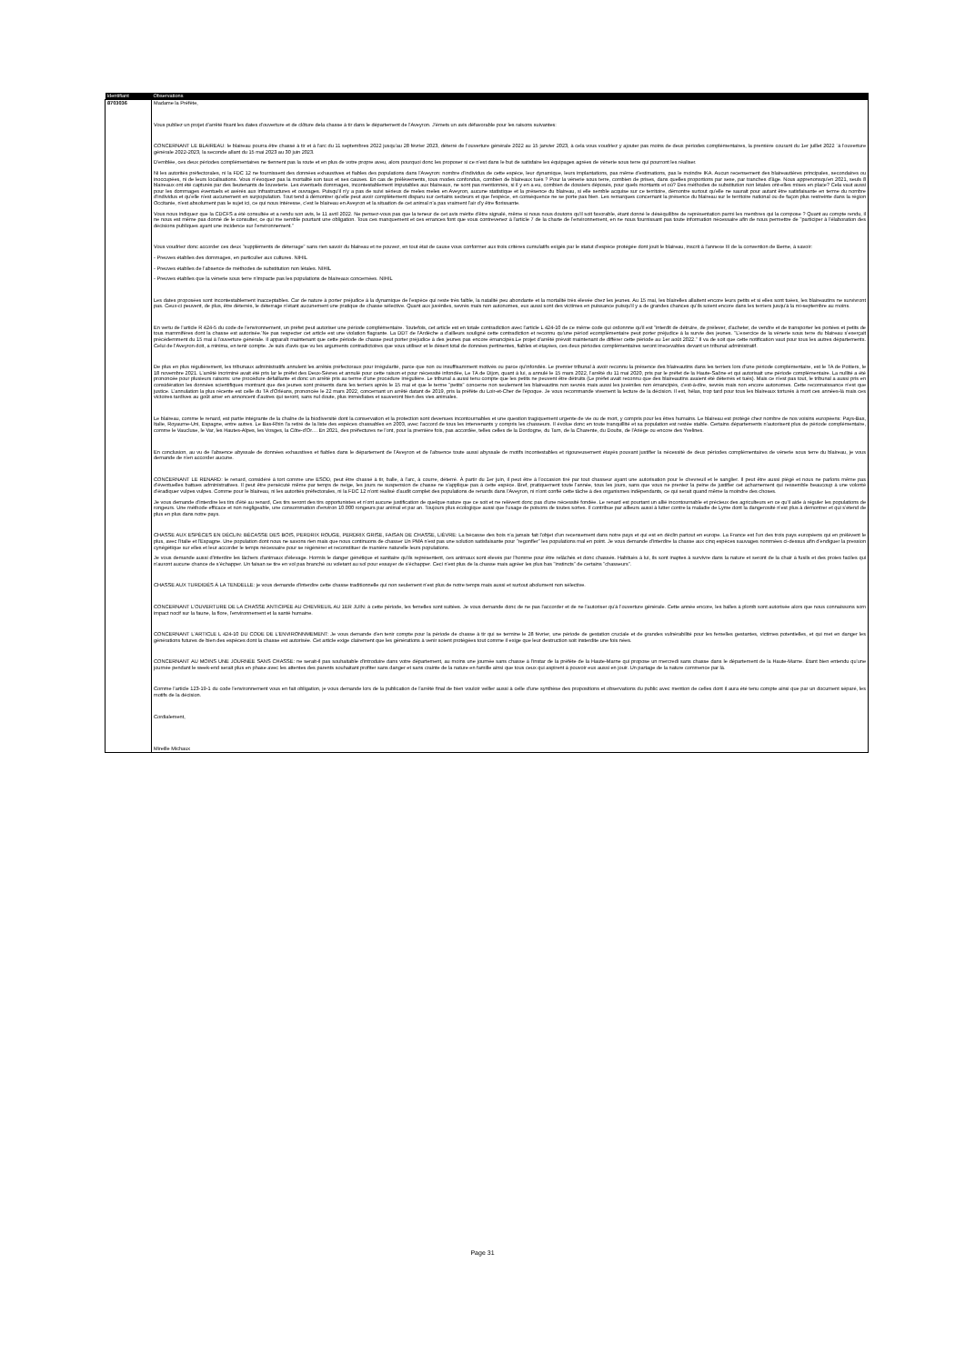| Identifiant | Observations |
| --- | --- |
| 8703036 | Madame la Préfète, Vous publiez un projet d'arrêté fixant les dates d'ouverture et de clôture dela chasse à tir dans le département de l'Aveyron. J'émets un avis défavorable pour les raisons suivantes: CONCERNANT LE BLAIREAU: le blaireau pourra être chassé à tir et à l'arc du 11 septembres 2022 jusqu'au 28 février 2023, déterré de l'ouverture générale 2022 au 15 janvier 2023, à cela vous voudriez y ajouter pas moins de deux périodes complémentaires, la première courant du 1er juillet 2022 `à l'ouverture générale 2022-2023, la seconde allant du 15 mai 2023 au 30 juin 2023. D'emblée, ces deux périodes complémentaires ne tiennent pas la route et en plus de votre propre aveu, alors pourquoi donc les proposer si ce n'est dans le but de satisfaire les équipages agrées de vénerie sous terre qui pourront les réaliser. Ni les autorités préfectorales, ni la FDC 12 ne fournissent des données exhaustives et fiables des populations dans l'Aveyron: nombre d'individus de cette espèce, leur dynamique, leurs implantations, pas même d'estimations, pas le moindre IKA. Aucun recensement des blaireautières principales, secondaires ou inoccupées, ni de leurs localisations. Vous n'évoquez pas la mortalité son taux et ses causes. En cas de prélèvements, tous modes confondus, combien de blaireaux tués ? Pour la vénerie sous terre, combien de prises, dans quelles proportions par sexe, par tranches d'âge. Nous apprenonsqu'en 2021, seuls 8 blaireaux ont été capturés par des lieutenants de louveterie. Les éventuels dommages, incontestablement imputables aux blaireaux, ne sont pas mentionnés, si il y en a eu, combien de dossiers déposés, pour quels montants et où? Des méthodes de substitution non létales ont-elles mises en place? Cela vaut aussi pour les dommages éventuels et avérés aux infrastructures et ouvrages. Puisqu'il n'y a pas de suivi sérieux de meles meles en Aveyron, aucune statistique et la présence du blaireau, si elle semble acquise sur ce territoire, démontre surtout qu'elle ne saurait pour autant être satisfaisante en terme du nombre d'individus et qu'elle n'est aucunement en surpopulation. Tout tend à démontrer qu'elle peut avoir complètement disparu sur certains secteurs et que l'espèce, en conséquence ne se porte pas bien. Les remarques concernant la présence du blaireau sur le territoire national ou de façon plus restreinte dans la région Occitanie, n'est absolument pas le sujet ici, ce qui nous intéresse, c'est le blaireau en Aveyron et la situation de cet animal n'a pas vraiment l'air d'y être florissante. Vous nous indiquez que la CDCFS a été consultée et a rendu son avis, le 11 avril 2022. Ne pensez-vous pas que la teneur de cet avis mérite d'être signalé, même si nous nous doutons qu'il soit favorable, étant donné le déséquilibre de représentation parmi les membres qui la compose ? Quant au compte rendu, il ne nous est même pas donné de le consulter, ce qui me semble pourtant une obligation. Tous ces manquement et ces errances font que vous contrevenez à l'article 7 de la charte de l'environnement, en ne nous fournissant pas toute information nécessaire afin de nous permettre de "participer à l'élaboration des décisions publiques ayant une incidence sur l'environnement." Vous voudriez donc accorder ces deux "suppléments de déterrage" sans rien savoir du blaireau et ne pouvez, en tout état de cause vous conformer aux trois critères cumulatifs exigés par le statut d'espèce protégée dont jouit le blaireau, inscrit à l'annexe III de la convention de Berne, à savoir: - Preuves établies des dommages, en particulier aux cultures. NIHIL - Preuves établies de l'absence de méthodes de substitution non létales. NIHIL - Preuves établies que la vénerie sous terre n'impacte pas les populations de blaireaux concernées. NIHIL Les dates proposées sont incontestablement inacceptables. Car de nature à porter préjudice à la dynamique de l'espèce qui reste très faible, la natalité peu abondante et la mortalité très élevée chez les jeunes. Au 15 mai, les blairelles allaitent encore leurs petits et si elles sont tuées, les blaireautins ne survivront pas. Ceux-ci peuvent, de plus, être déterrés, le déterrage n'étant aucunement une pratique de chasse sélective. Quant aux juvéniles, sevrés mais non autonomes, eux aussi sont des victimes en puissance puisqu'il y a de grandes chances qu'ils soient encore dans les terriers jusqu'à la mi-septembre au moins. En vertu de l'article R 424-5 du code de l'environnement, un préfet peut autoriser une période complémentaire. Toutefois, cet article est en totale contradiction avec l'article L 424-10 de ce même code qui ordonnne qu'il est "interdit de détruire, de prélever, d'acheter, de vendre et de transporter les portées et petits de tous mammifères dont la chasse est autorisée.'Ne pas respecter cet article est une violation flagrante. La DDT de l'Ardèche a d'ailleurs souligné cette contradiction et reconnu qu'une périod ecomplémentaire peut porter préjudice à la survie des jeunes. "L'exercice de la vénerie sous terre du blaireau s'exerçait précédemment du 15 mai à l'ouverture générale. Il apparaît maintenant que cette période de chasse peut porter préjudice à des jeunes pas encore émancipés.Le projet d'arrêté prévoit maintenant de différer cette période au 1er août 2022." Il va de soit que cette notification vaut pour tous les autres départements. Celui de l'Aveyron doit, a minima, en tenir compte. Je suis d'avis que vu les arguments contradictoires que vous utilisez et le désert total de données pertinentes, fiables et étayées, ces deux périodes complémentaires seront irrecevables devant un tribunal administratif. De plus en plus régulièrement, les tribunaux administratifs annulent les arrêtés préfectoraux pour irrégularité, parce que non ou insuffisamment motivés ou parce qu'infondés. Le premier tribunal à avoir reconnu la présence des blaireautins dans les terriers lors d'une période complémentaire, est le TA de Poitiers, le 18 novembre 2021. L'arrêté incriminé avait été pris lar le préfet des Deux-Sèvres et annulé pour cette raison et pour nécessité infondée, Le TA de Dijon, quant à lui, a annulé le 15 mars 2022, l'arrêté du 11 mai 2020, pris par le préfet de la Haute-Saône et qui autorisait une période complémentaire. La nullité a été prononcée pour plusieurs raisons: une procédure défaillante et donc un arrêté pris au terme d'une procédure irrégulière. Le tribunal a aussi tenu compte que les petits ne peuvent être détruits (Le préfet avait reconnu que des blaireautins avaient été déterrés et tués). Mais ce n'est pas tout, le tribunal a aussi pris en considération les données scientifiques montrant que des jeunes sont présents dans les terriers après le 15 mai et que le terme "petits" concerne non seulement les blaireautins non sevrés mais aussi les juvéniles non émancipés, c'est-à-dire, sevrés mais non encore autonomes. Cette reconnaissance n'est que justice. L'annulation la plus récente est celle du TA d'Orléans, prononcée le 22 mars 2022, concernant un arrêté datant de 2019, pris la préfète du Loir-et-Cher de l'époque. Je vous recommande vivement la lecture de la décision. Il est, hélas, trop tard pour tous les blaireaux torturés à mort ces années-là mais ces victoires tardives au goût amer en annoncent d'autres qui seront, sans nul doute, plus immédiates et sauveront bien des vies animales. Le blaireau, comme le renard, est partie intégrante de la chaîne de la biodiversité dont la conservation et la protection sont devenues incontournables et une question tragiquement urgente de vie ou de mort, y compris pour les êtres humains. Le blaireau est protégé chez nombre de nos voisins européens: Pays-Bas, Italie, Royaume-Uni, Espagne, entre autres. Le Bas-Rhin l'a retiré de la liste des espèces chassables en 2003, avec l'accord de tous les intervenants y compris les chasseurs. Il évolue donc en toute tranquillité et sa population est restée stable. Certains départements n'autorisent plus de période complémentaire, comme le Vaucluse, le Var, les Hautes-Alpes, les Vosges, la Côte-d'Or.... En 2021, des préfectures ne l'ont, pour la première fois, pas accordée, telles celles de la Dordogne, du Tarn, de la Charente, du Doubs, de l'Ariège ou encore des Yvelines. En conclusion, au vu de l'absence abyssale de données exhaustives et fiables dans le département de l'Aveyron et de l'absence toute aussi abyssale de motifs incontestables et rigoureusement étayés pouvant justifier la nécessité de deux périodes complémentaires de vénerie sous terre du blaireau, je vous demande de n'en accorder aucune. CONCERNANT LE RENARD: le renard, considéré à tort comme une ESOD, peut être chassé à tir, balle, à l'arc, à courre, déterré. À partir du 1er juin, il peut être à l'occasion tiré par tout chasseur ayant une autorisation pour le chevreuil et le sanglier. Il peut être aussi piégé et nous ne parlons même pas d'éventuelles battues administratives. Il peut être persécuté même par temps de neige, les jours ne suspension de chasse ne s'applique pas à cette espèce. Bref, pratiquement toute l'année, tous les jours, sans que vous ne preniez la peine de justifier cet acharnement qui ressemble beaucoup à une volonté d'éradiquer vulpes vulpes. Comme pour le blaireau, ni les autorités préfectorales, ni la FDC 12 n'ont réalisé d'audit complet des populations de renards dans l'Aveyron, ni n'ont confié cette tâche à des organismes indépendants, ce qui serait quand même la moindre des choses. Je vous demande d'interdire les tirs d'été au renard, Ces tirs seront des tirs opportunistes et n'ont aucune justification de quelque nature que ce soit et ne relèvent donc pas d'une nécessité fondée. Le renard est pourtant un allié incontournable et précieux des agriculteurs en ce qu'il aide à réguler les populations de rongeurs. Une méthode efficace et non négligeable, une consommation d'environ 10.000 rongeurs par animal et par an. Toujours plus écologique aussi que l'usage de poisons de toutes sortes. Il contribue par ailleurs aussi à lutter contre la maladie de Lyme dont la dangerosité n'est plus à démontrer et qui s'étend de plus en plus dans notre pays. CHASSE AUX ESPÈCES EN DÉCLIN: BÉCASSE DES BOIS, PERDRIX ROUGE, PERDRIX GRISE, FAISAN DE CHASSE, LIÈVRE: La bécasse des bois n'a jamais fait l'objet d'un recensement dans notre pays et qui est en déclin partout en europe. La France est l'un des trois pays européens qui en prélèvent le plus, avec l'Italie et l'Espagne. Une population dont nous ne savons rien mais que nous continuons de chasser Un PMA n'est pas une solution satisfaisante pour "regonfler" les populations mal en point. Je vous demande d'interdire la chasse aux cinq espèces sauvages nommées ci-dessus afin d'endiguer la pression cynégétique sur elles et leur accorder le temps nécessaire pour se régénérer et reconstituer de manière naturelle leurs populations. Je vous demande aussi d'interdire les lâchers d'animaux d'élevage. Hormis le danger génétique et sanitaire qu'ils représentent, ces animaux sont élevés par l'homme pour être relâchés et donc chassés. Habitués à lui, ils sont inaptes à survivre dans la nature et seront de la chair à fusils et des proies faciles qui n'auront aucune chance de s'échapper. Un faisan se tire en vol pas branché ou voletant au sol pour essayer de s'échapper. Ceci n'est plus de la chasse mais agréer les plus bas "instincts" de certains "chasseurs". CHASSE AUX TURDIDÉS À LA TENDELLE: je vous demande d'interdire cette chasse traditionnelle qui non seulement n'est plus de notre temps mais aussi et surtout abolument non sélective. CONCERNANT L'OUVERTURE DE LA CHASSE ANTICIPÉE AU CHEVREUIL AU 1ER JUIN: à cette période, les femelles sont suitées. Je vous demande donc de ne pas l'accorder et de ne l'autoriser qu'à l'ouverture générale. Cette année encore, les balles à plomb sont autorisée alors que nous connaissons som impact nocif sur la faune, la flore, l'environnement et la santé humaine. CONCERNANT L'ARTICLE L 424-10 DU CODE DE L'ENVIRONNMEMENT: Je vous demande d'en tenir compte pour la période de chasse à tir qui se termine le 28 février, une période de gestation cruciale et de grandes vulnérabilité pour les femelles gestantes, victimes potentielles, et qui met en danger les générations futures de bien des espèces dont la chasse est autorisée. Cet article exige clairement que les générations à venir soient protégées tout comme il exige que leur destruction soit insterdite une fois nées. CONCERNANT AU MOINS UNE JOURNÉE SANS CHASSE: ne serait-il pas souhaitable d'introduire dans votre département, au moins une journée sans chasse à l'instar de la préfète de la Haute-Marne qui propose un mercredi sans chasse dans le département de la Haute-Marne. Étant bien entendu qu'une journée pendant le week-end serait plus en phase avec les attentes des parents souhaitant profiter sans danger et sans crainte de la nature en famille ainsi que tous ceux qui aspirent à pouvoir eux aussi en jouir. Un partage de la nature commence par là. Comme l'article 123-19-1 du code l'environnement vous en fait obligation, je vous demande lors de la publication de l'arrêté final de bien vouloir veiller aussi à celle d'une synthèse des propositions et observations du public avec mention de celles dont il aura été tenu compte ainsi que par un document séparé, les motifs de la décision. Cordialement, Mireille Michaux |
Page 31